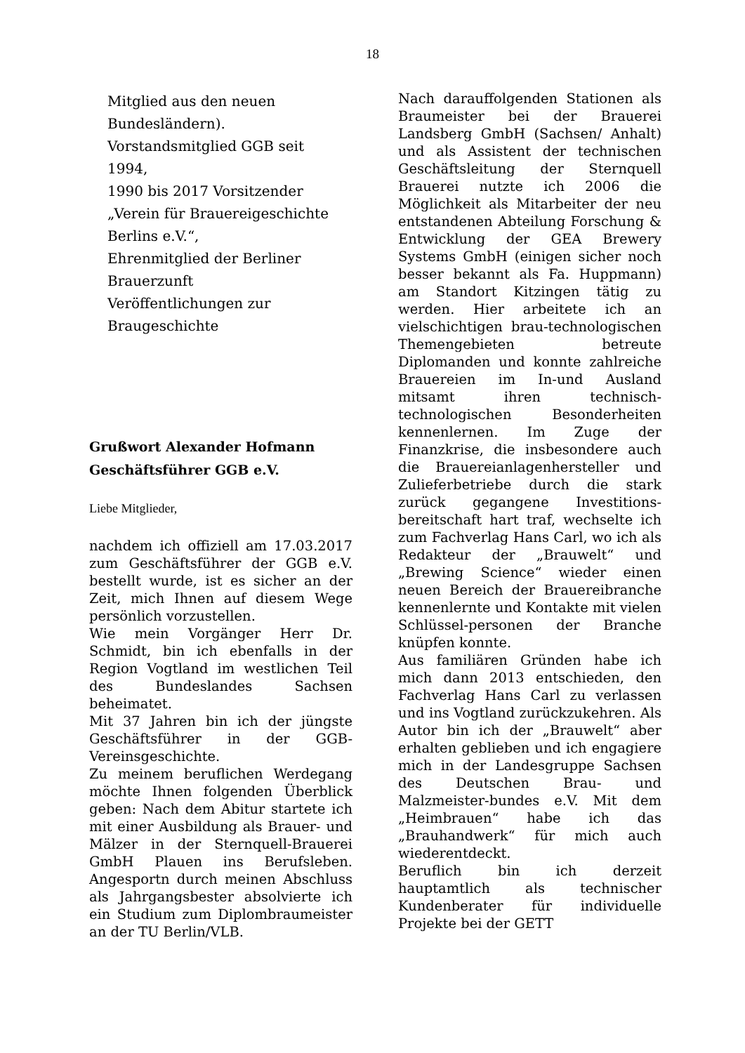18
Mitglied aus den neuen
Bundesländern).
Vorstandsmitglied GGB seit
1994,
1990 bis 2017 Vorsitzender
„Verein für Brauereigeschichte
Berlins e.V.“,
Ehrenmitglied der Berliner
Brauerzunft
Veröffentlichungen zur
Braugeschichte
Grußwort Alexander Hofmann
Geschäftsführer GGB e.V.
Liebe Mitglieder,
nachdem ich offiziell am 17.03.2017 zum Geschäftsführer der GGB e.V. bestellt wurde, ist es sicher an der Zeit, mich Ihnen auf diesem Wege persönlich vorzustellen.
Wie mein Vorgänger Herr Dr. Schmidt, bin ich ebenfalls in der Region Vogtland im westlichen Teil des Bundeslandes Sachsen beheimatet.
Mit 37 Jahren bin ich der jüngste Geschäftsführer in der GGB-Vereinsgeschichte.
Zu meinem beruflichen Werdegang möchte Ihnen folgenden Überblick geben: Nach dem Abitur startete ich mit einer Ausbildung als Brauer- und Mälzer in der Sternquell-Brauerei GmbH Plauen ins Berufsleben. Angesportn durch meinen Abschluss als Jahrgangsbester absolvierte ich ein Studium zum Diplombraumeister an der TU Berlin/VLB.
Nach darauffolgenden Stationen als Braumeister bei der Brauerei Landsberg GmbH (Sachsen/ Anhalt) und als Assistent der technischen Geschäftsleitung der Sternquell Brauerei nutzte ich 2006 die Möglichkeit als Mitarbeiter der neu entstandenen Abteilung Forschung & Entwicklung der GEA Brewery Systems GmbH (einigen sicher noch besser bekannt als Fa. Huppmann) am Standort Kitzingen tätig zu werden. Hier arbeitete ich an vielschichtigen brau-technologischen Themengebieten betreute Diplomanden und konnte zahlreiche Brauereien im In-und Ausland mitsamt ihren technisch-technologischen Besonderheiten kennenlernen. Im Zuge der Finanzkrise, die insbesondere auch die Brauereianlagenhersteller und Zulieferbetriebe durch die stark zurück gegangene Investitions-bereitschaft hart traf, wechselte ich zum Fachverlag Hans Carl, wo ich als Redakteur der „Brauwelt“ und „Brewing Science“ wieder einen neuen Bereich der Brauereibranche kennenlernte und Kontakte mit vielen Schlüssel-personen der Branche knüpfen konnte.
Aus familiären Gründen habe ich mich dann 2013 entschieden, den Fachverlag Hans Carl zu verlassen und ins Vogtland zurückzukehren. Als Autor bin ich der „Brauwelt“ aber erhalten geblieben und ich engagiere mich in der Landesgruppe Sachsen des Deutschen Brau- und Malzmeister-bundes e.V. Mit dem „Heimbrauen“ habe ich das „Brauhandwerk“ für mich auch wiederentdeckt.
Beruflich bin ich derzeit hauptamtlich als technischer Kundenberater für individuelle Projekte bei der GETT